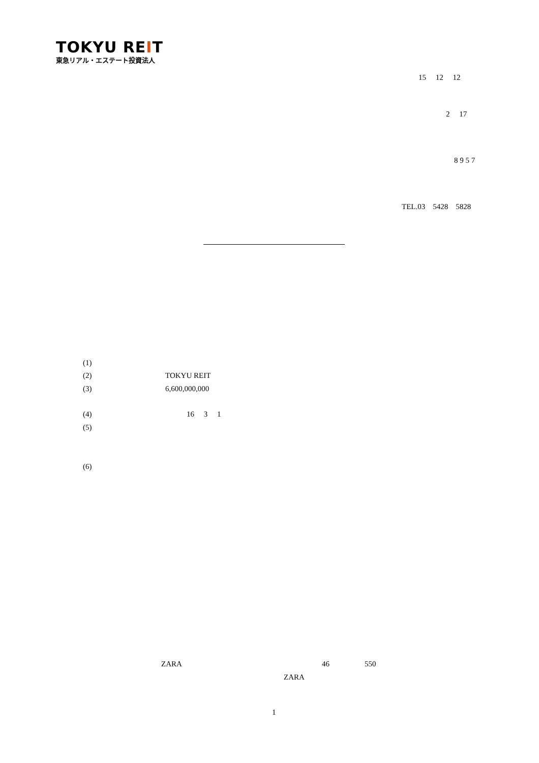TOKYU REIT
東急リアル・エステート投資法人
15 12 12
2 17
8 9 5 7
TEL.03 5428 5828
(1)
(2) TOKYU REIT
(3) 6,600,000,000
(4) 16 3 1
(5)
(6)
ZARA 46 550
ZARA
1